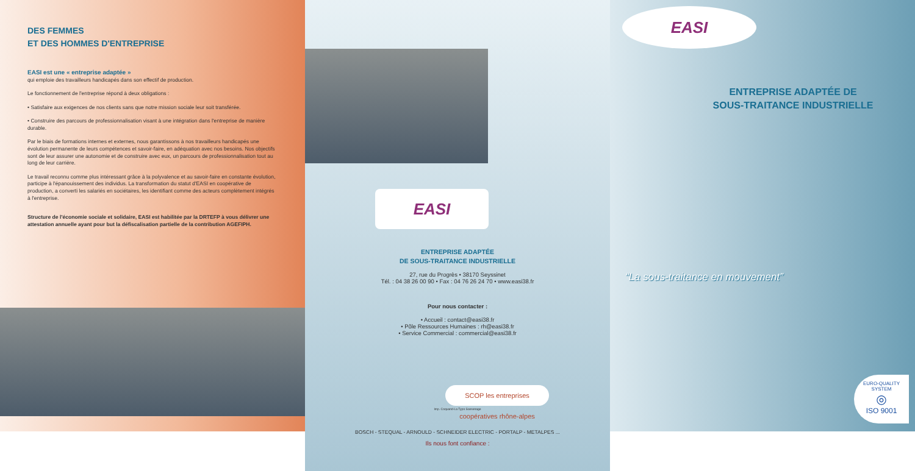DES FEMMES
ET DES HOMMES D'ENTREPRISE
EASI est une « entreprise adaptée »
qui emploie des travailleurs handicapés dans son effectif de production.
Le fonctionnement de l'entreprise répond à deux obligations :
• Satisfaire aux exigences de nos clients sans que notre mission sociale leur soit transférée.
• Construire des parcours de professionnalisation visant à une intégration dans l'entreprise de manière durable.
Par le biais de formations internes et externes, nous garantissons à nos travailleurs handicapés une évolution permanente de leurs compétences et savoir-faire, en adéquation avec nos besoins. Nos objectifs sont de leur assurer une autonomie et de construire avec eux, un parcours de professionnalisation tout au long de leur carrière.
Le travail reconnu comme plus intéressant grâce à la polyvalence et au savoir-faire en constante évolution, participe à l'épanouissement des individus. La transformation du statut d'EASI en coopérative de production, a converti les salariés en sociétaires, les identifiant comme des acteurs complètement intégrés à l'entreprise.
Structure de l'économie sociale et solidaire, EASI est habilitée par la DRTEFP à vous délivrer une attestation annuelle ayant pour but la défiscalisation partielle de la contribution AGEFIPH.
EASI
ENTREPRISE ADAPTÉE
DE SOUS-TRAITANCE INDUSTRIELLE
27, rue du Progrès • 38170 Seyssinet
Tél. : 04 38 26 00 90 • Fax : 04 76 26 24 70 • www.easi38.fr
Pour nous contacter :
• Accueil : contact@easi38.fr
• Pôle Ressources Humaines : rh@easi38.fr
• Service Commercial : commercial@easi38.fr
SCOP les entreprises coopératives rhône-alpes
Imp. Coquand-La Typo Sassenage
BOSCH - STEQUAL - ARNOULD - SCHNEIDER ELECTRIC - PORTALP - METALPES ...
Ils nous font confiance :
EASI
ENTREPRISE ADAPTÉE DE
SOUS-TRAITANCE INDUSTRIELLE
“La sous-traitance en mouvement”
EURO-QUALITY SYSTEM
◎
ISO 9001